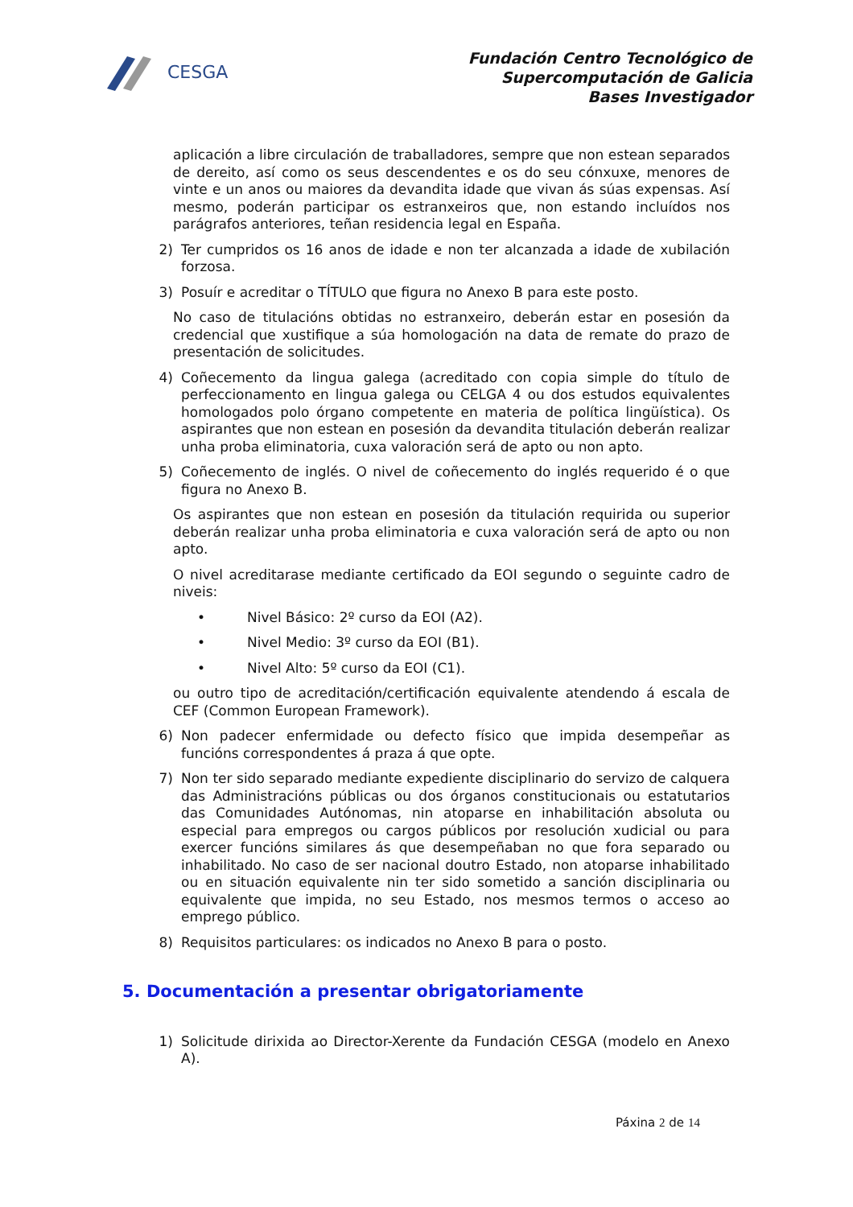CESGA
Fundación Centro Tecnológico de
Supercomputación de Galicia
Bases Investigador
aplicación a libre circulación de traballadores, sempre que non estean separados de dereito, así como os seus descendentes e os do seu cónxuxe, menores de vinte e un anos ou maiores da devandita idade que vivan ás súas expensas. Así mesmo, poderán participar os estranxeiros que, non estando incluídos nos parágrafos anteriores, teñan residencia legal en España.
2) Ter cumpridos os 16 anos de idade e non ter alcanzada a idade de xubilación forzosa.
3) Posuír e acreditar o TÍTULO que figura no Anexo B para este posto.
No caso de titulacións obtidas no estranxeiro, deberán estar en posesión da credencial que xustifique a súa homologación na data de remate do prazo de presentación de solicitudes.
4) Coñecemento da lingua galega (acreditado con copia simple do título de perfeccionamento en lingua galega ou CELGA 4 ou dos estudos equivalentes homologados polo órgano competente en materia de política lingüística). Os aspirantes que non estean en posesión da devandita titulación deberán realizar unha proba eliminatoria, cuxa valoración será de apto ou non apto.
5) Coñecemento de inglés. O nivel de coñecemento do inglés requerido é o que figura no Anexo B.
Os aspirantes que non estean en posesión da titulación requirida ou superior deberán realizar unha proba eliminatoria e cuxa valoración será de apto ou non apto.
O nivel acreditarase mediante certificado da EOI segundo o seguinte cadro de niveis:
• Nivel Básico: 2º curso da EOI (A2).
• Nivel Medio: 3º curso da EOI (B1).
• Nivel Alto: 5º curso da EOI (C1).
ou outro tipo de acreditación/certificación equivalente atendendo á escala de CEF (Common European Framework).
6) Non padecer enfermidade ou defecto físico que impida desempeñar as funcións correspondentes á praza á que opte.
7) Non ter sido separado mediante expediente disciplinario do servizo de calquera das Administracións públicas ou dos órganos constitucionais ou estatutarios das Comunidades Autónomas, nin atoparse en inhabilitación absoluta ou especial para empregos ou cargos públicos por resolución xudicial ou para exercer funcións similares ás que desempeñaban no que fora separado ou inhabilitado. No caso de ser nacional doutro Estado, non atoparse inhabilitado ou en situación equivalente nin ter sido sometido a sanción disciplinaria ou equivalente que impida, no seu Estado, nos mesmos termos o acceso ao emprego público.
8) Requisitos particulares: os indicados no Anexo B para o posto.
5. Documentación a presentar obrigatoriamente
1) Solicitude dirixida ao Director-Xerente da Fundación CESGA (modelo en Anexo A).
Páxina 2 de 14